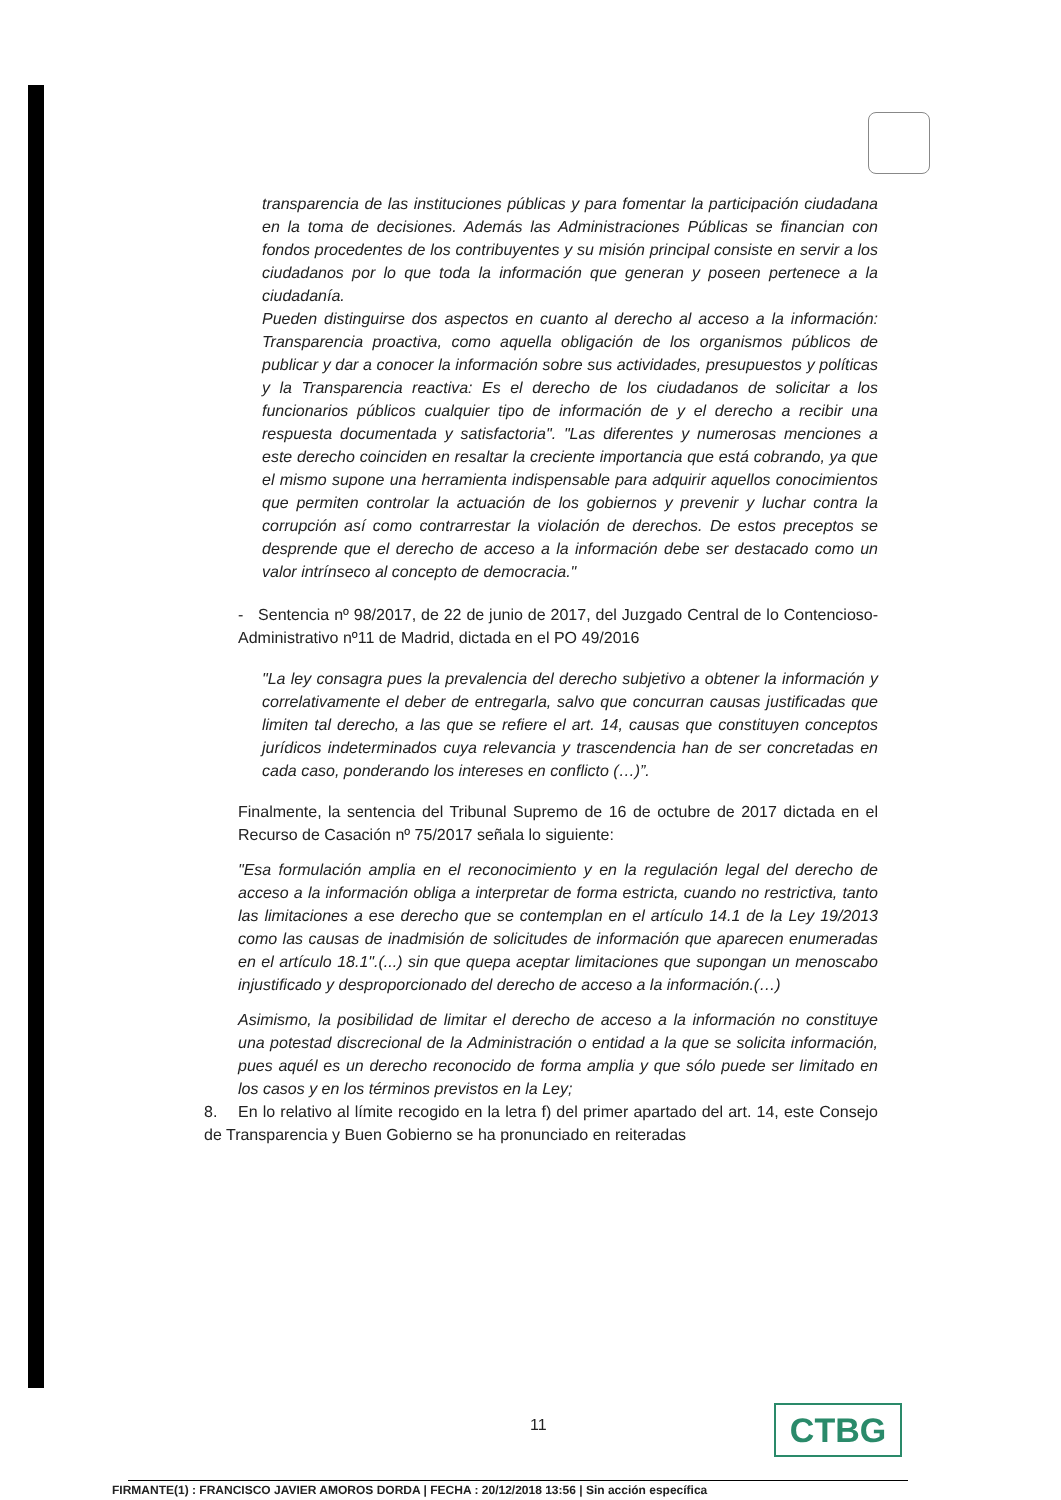transparencia de las instituciones públicas y para fomentar la participación ciudadana en la toma de decisiones. Además las Administraciones Públicas se financian con fondos procedentes de los contribuyentes y su misión principal consiste en servir a los ciudadanos por lo que toda la información que generan y poseen pertenece a la ciudadanía.
Pueden distinguirse dos aspectos en cuanto al derecho al acceso a la información: Transparencia proactiva, como aquella obligación de los organismos públicos de publicar y dar a conocer la información sobre sus actividades, presupuestos y políticas y la Transparencia reactiva: Es el derecho de los ciudadanos de solicitar a los funcionarios públicos cualquier tipo de información de y el derecho a recibir una respuesta documentada y satisfactoria". "Las diferentes y numerosas menciones a este derecho coinciden en resaltar la creciente importancia que está cobrando, ya que el mismo supone una herramienta indispensable para adquirir aquellos conocimientos que permiten controlar la actuación de los gobiernos y prevenir y luchar contra la corrupción así como contrarrestar la violación de derechos. De estos preceptos se desprende que el derecho de acceso a la información debe ser destacado como un valor intrínseco al concepto de democracia."
- Sentencia nº 98/2017, de 22 de junio de 2017, del Juzgado Central de lo Contencioso-Administrativo nº11 de Madrid, dictada en el PO 49/2016
"La ley consagra pues la prevalencia del derecho subjetivo a obtener la información y correlativamente el deber de entregarla, salvo que concurran causas justificadas que limiten tal derecho, a las que se refiere el art. 14, causas que constituyen conceptos jurídicos indeterminados cuya relevancia y trascendencia han de ser concretadas en cada caso, ponderando los intereses en conflicto (…)”.
Finalmente, la sentencia del Tribunal Supremo de 16 de octubre de 2017 dictada en el Recurso de Casación nº 75/2017 señala lo siguiente:
"Esa formulación amplia en el reconocimiento y en la regulación legal del derecho de acceso a la información obliga a interpretar de forma estricta, cuando no restrictiva, tanto las limitaciones a ese derecho que se contemplan en el artículo 14.1 de la Ley 19/2013 como las causas de inadmisión de solicitudes de información que aparecen enumeradas en el artículo 18.1".(...) sin que quepa aceptar limitaciones que supongan un menoscabo injustificado y desproporcionado del derecho de acceso a la información.(…)
Asimismo, la posibilidad de limitar el derecho de acceso a la información no constituye una potestad discrecional de la Administración o entidad a la que se solicita información, pues aquél es un derecho reconocido de forma amplia y que sólo puede ser limitado en los casos y en los términos previstos en la Ley;
8. En lo relativo al límite recogido en la letra f) del primer apartado del art. 14, este Consejo de Transparencia y Buen Gobierno se ha pronunciado en reiteradas
11 CTBG
FIRMANTE(1) : FRANCISCO JAVIER AMOROS DORDA | FECHA : 20/12/2018 13:56 | Sin acción específica